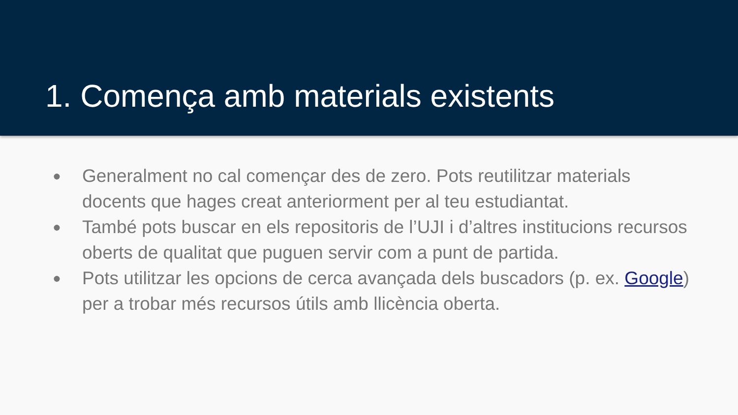1. Comença amb materials existents
● Generalment no cal començar des de zero. Pots reutilitzar materials docents que hages creat anteriorment per al teu estudiantat.
● També pots buscar en els repositoris de l’UJI i d’altres institucions recursos oberts de qualitat que puguen servir com a punt de partida.
● Pots utilitzar les opcions de cerca avançada dels buscadors (p. ex. Google) per a trobar més recursos útils amb llicència oberta.